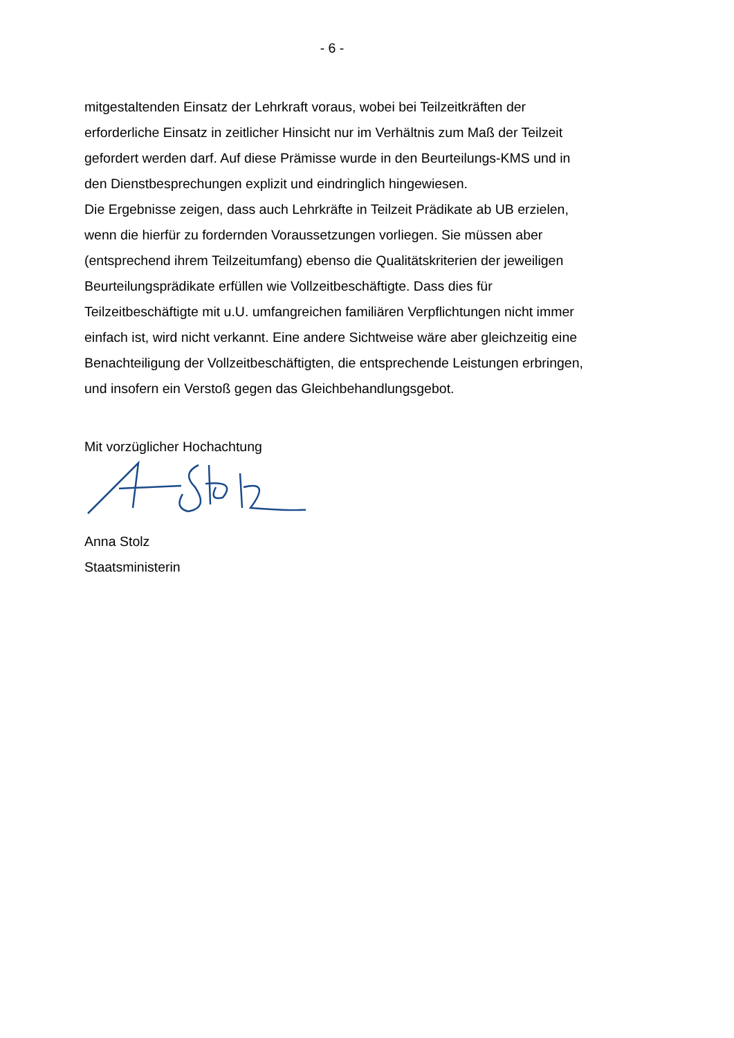- 6 -
mitgestaltenden Einsatz der Lehrkraft voraus, wobei bei Teilzeitkräften der erforderliche Einsatz in zeitlicher Hinsicht nur im Verhältnis zum Maß der Teilzeit gefordert werden darf. Auf diese Prämisse wurde in den Beurteilungs-KMS und in den Dienstbesprechungen explizit und eindringlich hingewiesen.
Die Ergebnisse zeigen, dass auch Lehrkräfte in Teilzeit Prädikate ab UB erzielen, wenn die hierfür zu fordernden Voraussetzungen vorliegen. Sie müssen aber (entsprechend ihrem Teilzeitumfang) ebenso die Qualitätskriterien der jeweiligen Beurteilungsprädikate erfüllen wie Vollzeitbeschäftigte. Dass dies für Teilzeitbeschäftigte mit u.U. umfangreichen familiären Verpflichtungen nicht immer einfach ist, wird nicht verkannt. Eine andere Sichtweise wäre aber gleichzeitig eine Benachteiligung der Vollzeitbeschäftigten, die entsprechende Leistungen erbringen, und insofern ein Verstoß gegen das Gleichbehandlungsgebot.
Mit vorzüglicher Hochachtung
Anna Stolz
Staatsministerin